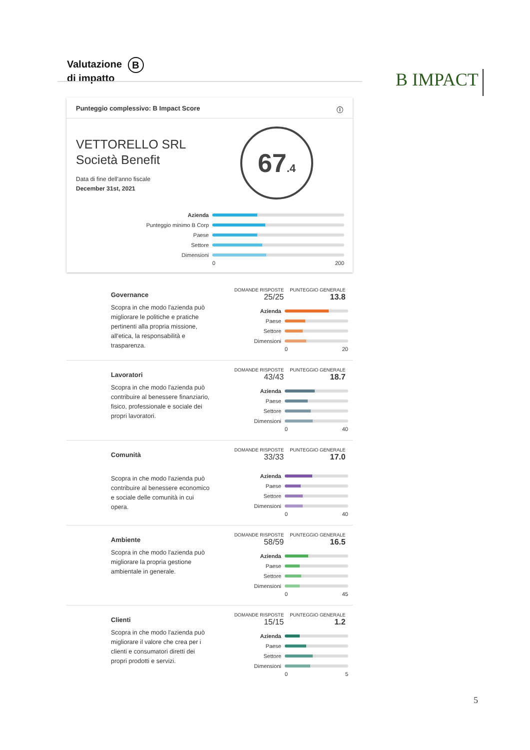Valutazione B
di impatto
B IMPACT
Punteggio complessivo: B Impact Score ⓘ
VETTORELLO SRL
Società Benefit
Data di fine dell'anno fiscale
December 31st, 2021
67.4
Azienda
Punteggio minimo B Corp
Paese
Settore
Dimensioni
0 200
Governance
Scopra in che modo l'azienda può migliorare le politiche e pratiche pertinenti alla propria missione, all'etica, la responsabilità e trasparenza.
DOMANDE RISPOSTE
25/25
PUNTEGGIO GENERALE
13.8
Azienda
Paese
Settore
Dimensioni
0 20
Lavoratori
Scopra in che modo l'azienda può contribuire al benessere finanziario, fisico, professionale e sociale dei propri lavoratori.
DOMANDE RISPOSTE
43/43
PUNTEGGIO GENERALE
18.7
Azienda
Paese
Settore
Dimensioni
0 40
Comunità
Scopra in che modo l'azienda può contribuire al benessere economico e sociale delle comunità in cui opera.
DOMANDE RISPOSTE
33/33
PUNTEGGIO GENERALE
17.0
Azienda
Paese
Settore
Dimensioni
0 40
Ambiente
Scopra in che modo l'azienda può migliorare la propria gestione ambientale in generale.
DOMANDE RISPOSTE
58/59
PUNTEGGIO GENERALE
16.5
Azienda
Paese
Settore
Dimensioni
0 45
Clienti
Scopra in che modo l'azienda può migliorare il valore che crea per i clienti e consumatori diretti dei propri prodotti e servizi.
DOMANDE RISPOSTE
15/15
PUNTEGGIO GENERALE
1.2
Azienda
Paese
Settore
Dimensioni
0 5
5